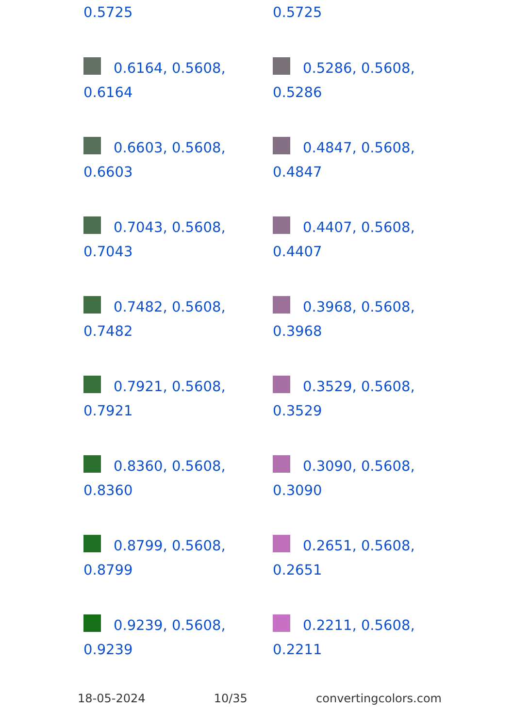0.5725
0.5725
0.6164, 0.5608,
0.6164
0.5286, 0.5608,
0.5286
0.6603, 0.5608,
0.6603
0.4847, 0.5608,
0.4847
0.7043, 0.5608,
0.7043
0.4407, 0.5608,
0.4407
0.7482, 0.5608,
0.7482
0.3968, 0.5608,
0.3968
0.7921, 0.5608,
0.7921
0.3529, 0.5608,
0.3529
0.8360, 0.5608,
0.8360
0.3090, 0.5608,
0.3090
0.8799, 0.5608,
0.8799
0.2651, 0.5608,
0.2651
0.9239, 0.5608,
0.9239
0.2211, 0.5608,
0.2211
18-05-2024 10/35 convertingcolors.com